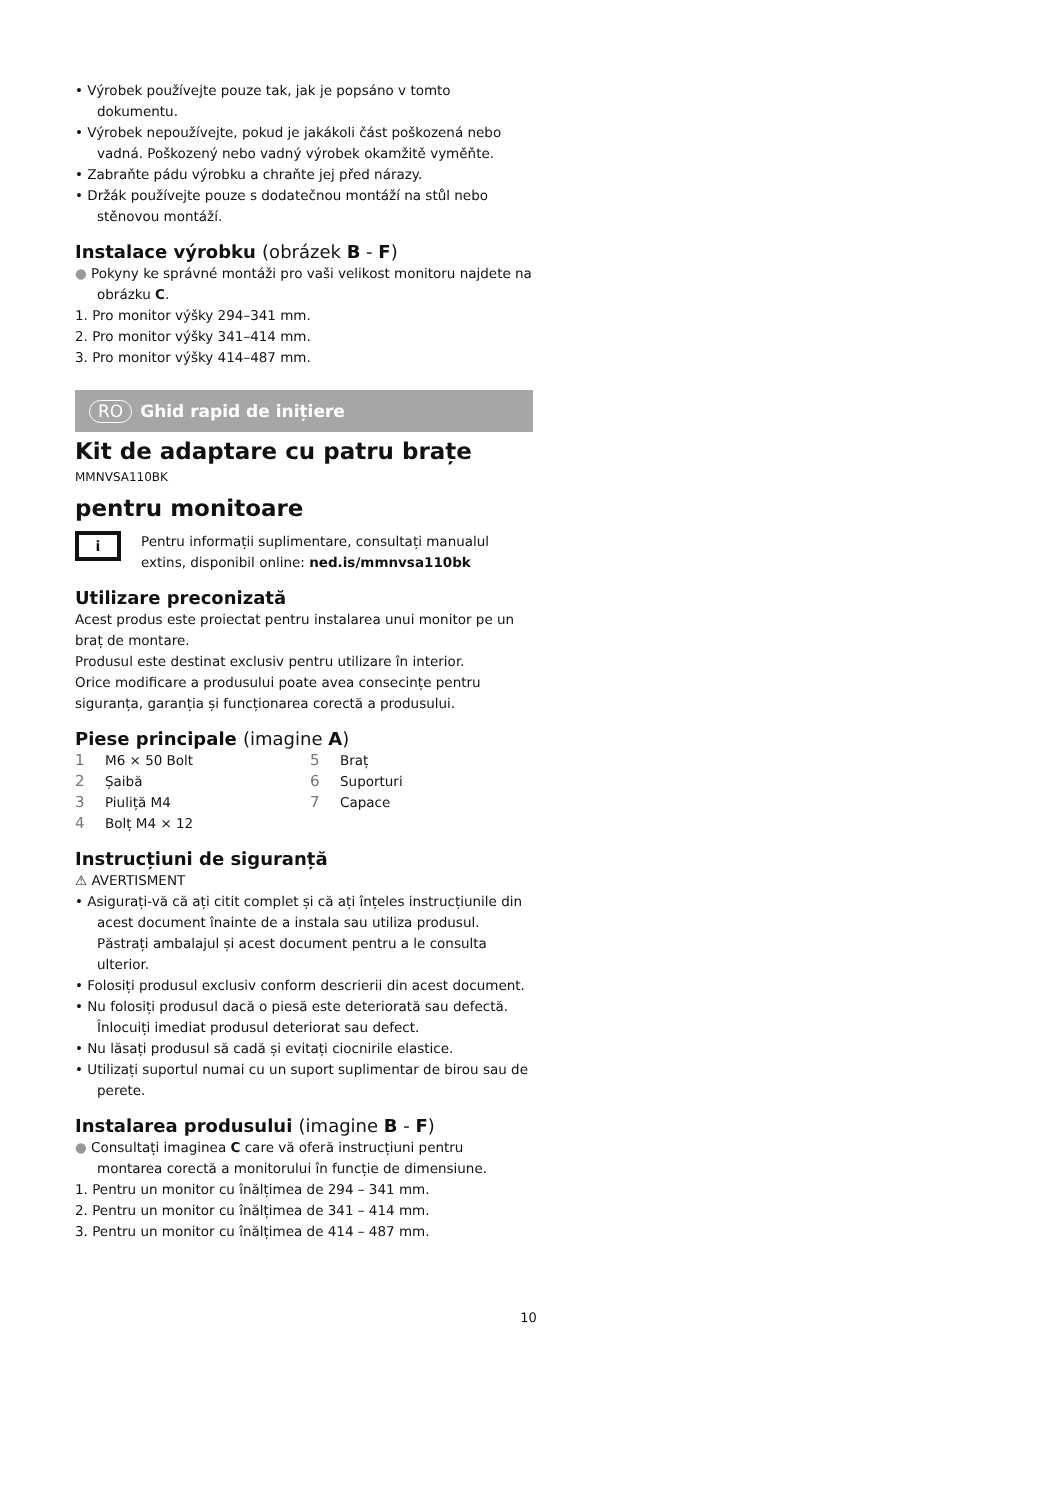• Výrobek používejte pouze tak, jak je popsáno v tomto dokumentu.
• Výrobek nepoužívejte, pokud je jakákoli část poškozená nebo vadná. Poškozený nebo vadný výrobek okamžitě vyměňte.
• Zabraňte pádu výrobku a chraňte jej před nárazy.
• Držák používejte pouze s dodatečnou montáží na stůl nebo stěnovou montáží.
Instalace výrobku (obrázek B - F)
● Pokyny ke správné montáži pro vaši velikost monitoru najdete na obrázku C.
1. Pro monitor výšky 294–341 mm.
2. Pro monitor výšky 341–414 mm.
3. Pro monitor výšky 414–487 mm.
RO Ghid rapid de inițiere
Kit de adaptare cu patru brațe <sup>MMNVSA110BK</sup>
pentru monitoare
i
Pentru informații suplimentare, consultați manualul extins, disponibil online: ned.is/mmnvsa110bk
Utilizare preconizată
Acest produs este proiectat pentru instalarea unui monitor pe un braț de montare.
Produsul este destinat exclusiv pentru utilizare în interior.
Orice modificare a produsului poate avea consecințe pentru siguranța, garanția și funcționarea corectă a produsului.
Piese principale (imagine A)
1 M6 × 50 Bolt
5 Braț
2 Șaibă
6 Suporturi
3 Piuliță M4
7 Capace
4 Bolț M4 × 12
Instrucțiuni de siguranță
⚠ AVERTISMENT
• Asigurați-vă că ați citit complet și că ați înțeles instrucțiunile din acest document înainte de a instala sau utiliza produsul. Păstrați ambalajul și acest document pentru a le consulta ulterior.
• Folosiți produsul exclusiv conform descrierii din acest document.
• Nu folosiți produsul dacă o piesă este deteriorată sau defectă. Înlocuiți imediat produsul deteriorat sau defect.
• Nu lăsați produsul să cadă și evitați ciocnirile elastice.
• Utilizați suportul numai cu un suport suplimentar de birou sau de perete.
Instalarea produsului (imagine B - F)
● Consultați imaginea C care vă oferă instrucțiuni pentru montarea corectă a monitorului în funcție de dimensiune.
1. Pentru un monitor cu înălțimea de 294 – 341 mm.
2. Pentru un monitor cu înălțimea de 341 – 414 mm.
3. Pentru un monitor cu înălțimea de 414 – 487 mm.
10